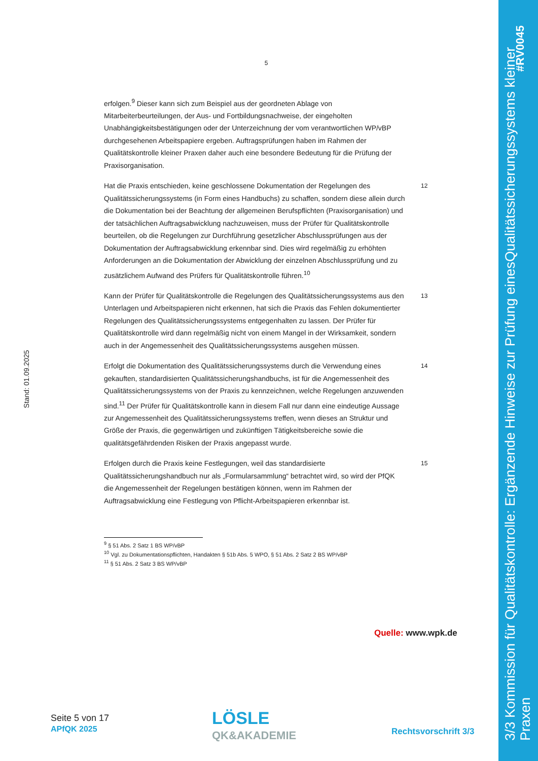3/3 Kommission für Qualitätskontrolle: Ergänzende Hinweise zur Prüfung einesQualitätssicherungssystems kleiner Praxen
#RV0045
Stand: 01.09.2025
5
erfolgen.<sup>9</sup> Dieser kann sich zum Beispiel aus der geordneten Ablage von Mitarbeiterbeurteilungen, der Aus- und Fortbildungsnachweise, der eingeholten Unabhängigkeitsbestätigungen oder der Unterzeichnung der vom verantwortlichen WP/vBP durchgesehenen Arbeitspapiere ergeben. Auftragsprüfungen haben im Rahmen der Qualitätskontrolle kleiner Praxen daher auch eine besondere Bedeutung für die Prüfung der Praxisorganisation.
Hat die Praxis entschieden, keine geschlossene Dokumentation der Regelungen des Qualitätssicherungssystems (in Form eines Handbuchs) zu schaffen, sondern diese allein durch die Dokumentation bei der Beachtung der allgemeinen Berufspflichten (Praxisorganisation) und der tatsächlichen Auftragsabwicklung nachzuweisen, muss der Prüfer für Qualitätskontrolle beurteilen, ob die Regelungen zur Durchführung gesetzlicher Abschlussprüfungen aus der Dokumentation der Auftragsabwicklung erkennbar sind. Dies wird regelmäßig zu erhöhten Anforderungen an die Dokumentation der Abwicklung der einzelnen Abschlussprüfung und zu zusätzlichem Aufwand des Prüfers für Qualitätskontrolle führen.<sup>10</sup>
12
Kann der Prüfer für Qualitätskontrolle die Regelungen des Qualitätssicherungssystems aus den Unterlagen und Arbeitspapieren nicht erkennen, hat sich die Praxis das Fehlen dokumentierter Regelungen des Qualitätssicherungssystems entgegenhalten zu lassen. Der Prüfer für Qualitätskontrolle wird dann regelmäßig nicht von einem Mangel in der Wirksamkeit, sondern auch in der Angemessenheit des Qualitätssicherungssystems ausgehen müssen.
13
Erfolgt die Dokumentation des Qualitätssicherungssystems durch die Verwendung eines gekauften, standardisierten Qualitätssicherungshandbuchs, ist für die Angemessenheit des Qualitätssicherungssystems von der Praxis zu kennzeichnen, welche Regelungen anzuwenden sind.<sup>11</sup> Der Prüfer für Qualitätskontrolle kann in diesem Fall nur dann eine eindeutige Aussage zur Angemessenheit des Qualitätssicherungssystems treffen, wenn dieses an Struktur und Größe der Praxis, die gegenwärtigen und zukünftigen Tätigkeitsbereiche sowie die qualitätsgefährdenden Risiken der Praxis angepasst wurde.
14
Erfolgen durch die Praxis keine Festlegungen, weil das standardisierte Qualitätssicherungshandbuch nur als „Formularsammlung“ betrachtet wird, so wird der PfQK die Angemessenheit der Regelungen bestätigen können, wenn im Rahmen der Auftragsabwicklung eine Festlegung von Pflicht-Arbeitspapieren erkennbar ist.
15
<sup>9</sup> § 51 Abs. 2 Satz 1 BS WP/vBP
<sup>10</sup> Vgl. zu Dokumentationspflichten, Handakten § 51b Abs. 5 WPO, § 51 Abs. 2 Satz 2 BS WP/vBP
<sup>11</sup> § 51 Abs. 2 Satz 3 BS WP/vBP
Quelle: www.wpk.de
Seite 5 von 17
APfQK 2025
LÖSLE
QK&AKADEMIE
Rechtsvorschrift 3/3